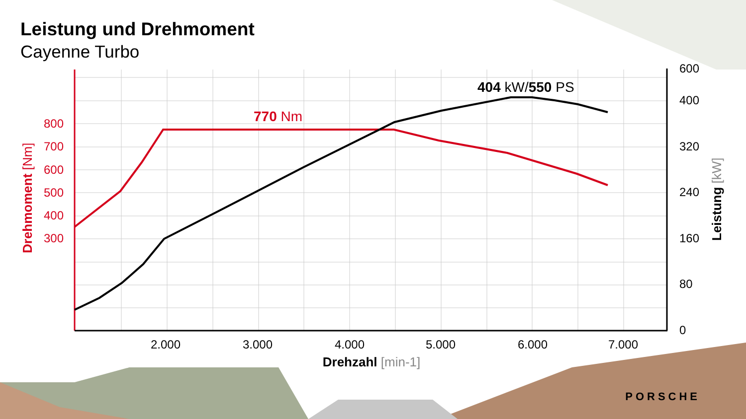800
700
600
500
400
300
600
400
320
240
160
80
0
2.000
3.000
4.000
5.000
6.000
7.000
Drehzahl [min-1]
770 Nm
404 kW/550 PS
Drehmoment [Nm]
Leistung [kW]
Leistung und Drehmoment
Cayenne Turbo
PORSCHE